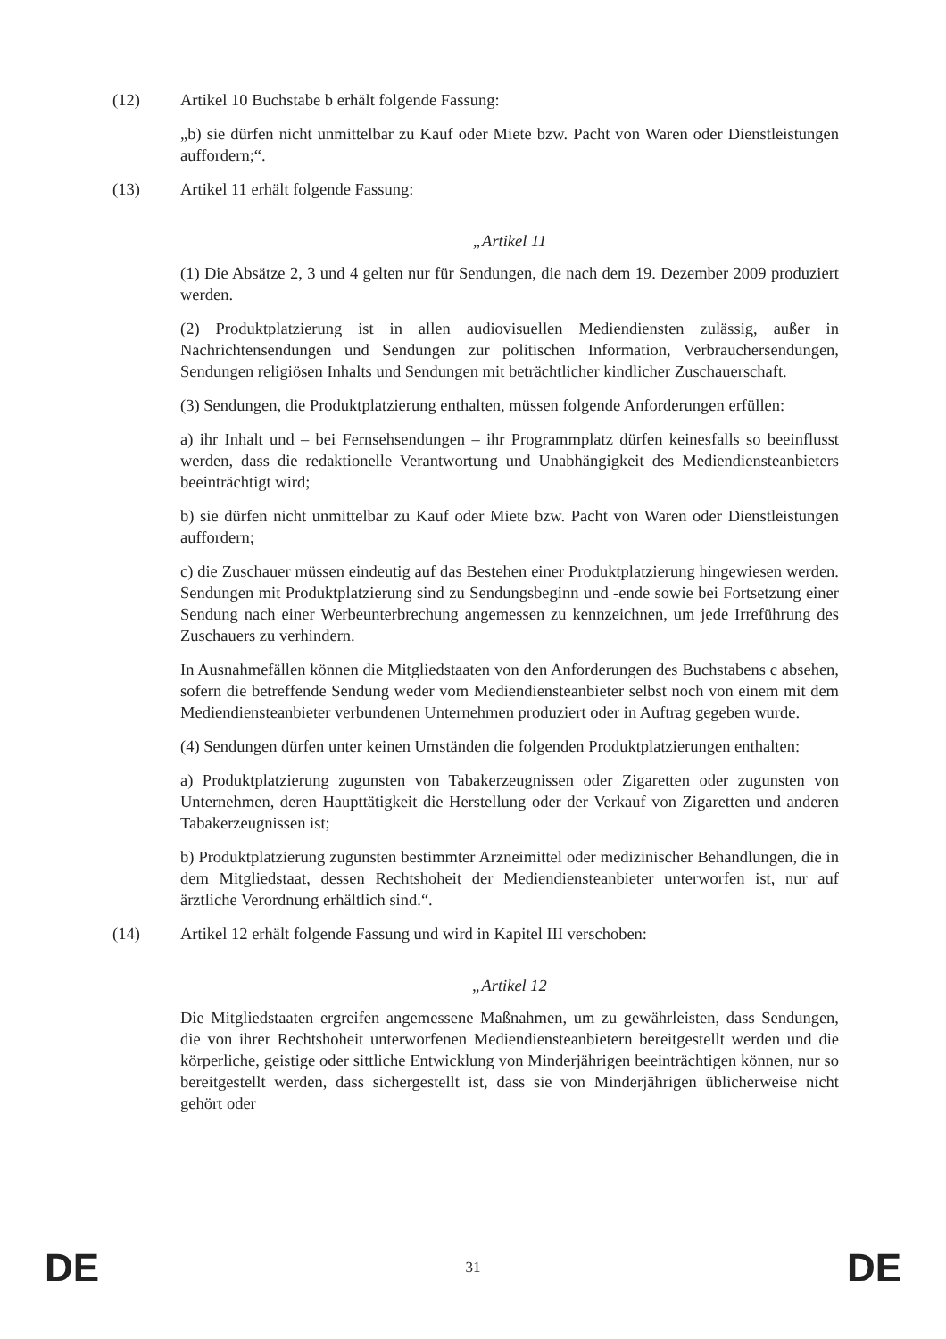(12) Artikel 10 Buchstabe b erhält folgende Fassung:
„b) sie dürfen nicht unmittelbar zu Kauf oder Miete bzw. Pacht von Waren oder Dienstleistungen auffordern;“.
(13) Artikel 11 erhält folgende Fassung:
„Artikel 11
(1) Die Absätze 2, 3 und 4 gelten nur für Sendungen, die nach dem 19. Dezember 2009 produziert werden.
(2) Produktplatzierung ist in allen audiovisuellen Mediendiensten zulässig, außer in Nachrichtensendungen und Sendungen zur politischen Information, Verbrauchersendungen, Sendungen religiösen Inhalts und Sendungen mit beträchtlicher kindlicher Zuschauerschaft.
(3) Sendungen, die Produktplatzierung enthalten, müssen folgende Anforderungen erfüllen:
a) ihr Inhalt und – bei Fernsehsendungen – ihr Programmplatz dürfen keinesfalls so beeinflusst werden, dass die redaktionelle Verantwortung und Unabhängigkeit des Mediendiensteanbieters beeinträchtigt wird;
b) sie dürfen nicht unmittelbar zu Kauf oder Miete bzw. Pacht von Waren oder Dienstleistungen auffordern;
c) die Zuschauer müssen eindeutig auf das Bestehen einer Produktplatzierung hingewiesen werden. Sendungen mit Produktplatzierung sind zu Sendungsbeginn und -ende sowie bei Fortsetzung einer Sendung nach einer Werbeunterbrechung angemessen zu kennzeichnen, um jede Irreführung des Zuschauers zu verhindern.
In Ausnahmefällen können die Mitgliedstaaten von den Anforderungen des Buchstabens c absehen, sofern die betreffende Sendung weder vom Mediendiensteanbieter selbst noch von einem mit dem Mediendiensteanbieter verbundenen Unternehmen produziert oder in Auftrag gegeben wurde.
(4) Sendungen dürfen unter keinen Umständen die folgenden Produktplatzierungen enthalten:
a) Produktplatzierung zugunsten von Tabakerzeugnissen oder Zigaretten oder zugunsten von Unternehmen, deren Haupttätigkeit die Herstellung oder der Verkauf von Zigaretten und anderen Tabakerzeugnissen ist;
b) Produktplatzierung zugunsten bestimmter Arzneimittel oder medizinischer Behandlungen, die in dem Mitgliedstaat, dessen Rechtshoheit der Mediendiensteanbieter unterworfen ist, nur auf ärztliche Verordnung erhältlich sind.“.
(14) Artikel 12 erhält folgende Fassung und wird in Kapitel III verschoben:
„Artikel 12
Die Mitgliedstaaten ergreifen angemessene Maßnahmen, um zu gewährleisten, dass Sendungen, die von ihrer Rechtshoheit unterworfenen Mediendiensteanbietern bereitgestellt werden und die körperliche, geistige oder sittliche Entwicklung von Minderjährigen beeinträchtigen können, nur so bereitgestellt werden, dass sichergestellt ist, dass sie von Minderjährigen üblicherweise nicht gehört oder
DE 31 DE